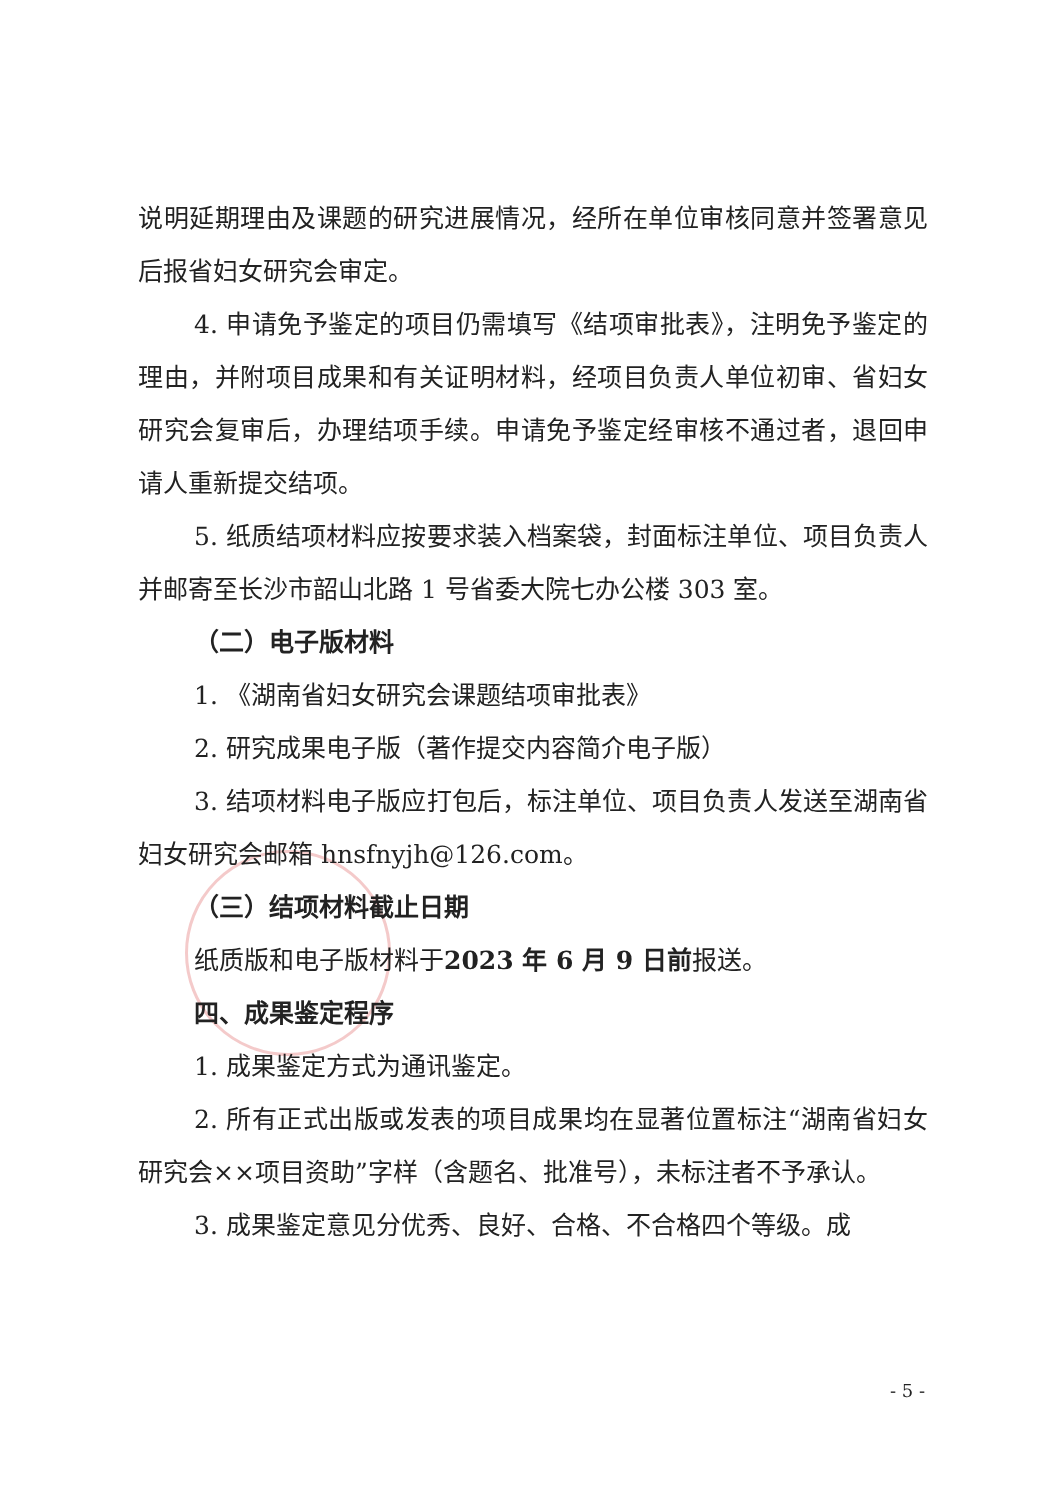说明延期理由及课题的研究进展情况，经所在单位审核同意并签署意见后报省妇女研究会审定。
4. 申请免予鉴定的项目仍需填写《结项审批表》，注明免予鉴定的理由，并附项目成果和有关证明材料，经项目负责人单位初审、省妇女研究会复审后，办理结项手续。申请免予鉴定经审核不通过者，退回申请人重新提交结项。
5. 纸质结项材料应按要求装入档案袋，封面标注单位、项目负责人并邮寄至长沙市韶山北路 1 号省委大院七办公楼 303 室。
（二）电子版材料
1. 《湖南省妇女研究会课题结项审批表》
2. 研究成果电子版（著作提交内容简介电子版）
3. 结项材料电子版应打包后，标注单位、项目负责人发送至湖南省妇女研究会邮箱 hnsfnyjh@126.com。
（三）结项材料截止日期
纸质版和电子版材料于2023 年 6 月 9 日前报送。
四、成果鉴定程序
1. 成果鉴定方式为通讯鉴定。
2. 所有正式出版或发表的项目成果均在显著位置标注“湖南省妇女研究会××项目资助”字样（含题名、批准号），未标注者不予承认。
3. 成果鉴定意见分优秀、良好、合格、不合格四个等级。成
- 5 -